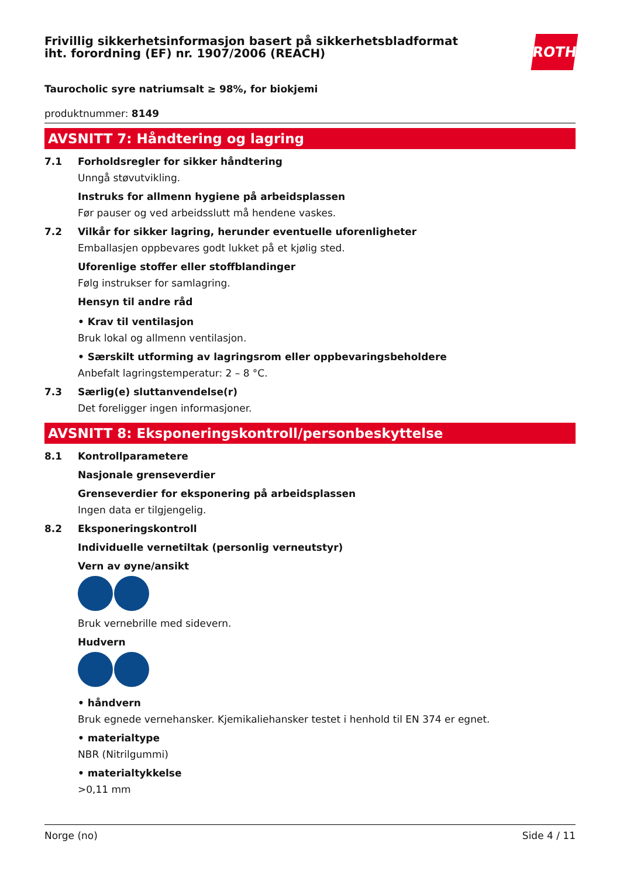Frivillig sikkerhetsinformasjon basert på sikkerhetsbladformat
iht. forordning (EF) nr. 1907/2006 (REACH)
ROTH
Taurocholic syre natriumsalt ≥ 98%, for biokjemi
produktnummer: 8149
AVSNITT 7: Håndtering og lagring
7.1 Forholdsregler for sikker håndtering
Unngå støvutvikling.
Instruks for allmenn hygiene på arbeidsplassen
Før pauser og ved arbeidsslutt må hendene vaskes.
7.2 Vilkår for sikker lagring, herunder eventuelle uforenligheter
Emballasjen oppbevares godt lukket på et kjølig sted.
Uforenlige stoffer eller stoffblandinger
Følg instrukser for samlagring.
Hensyn til andre råd
• Krav til ventilasjon
Bruk lokal og allmenn ventilasjon.
• Særskilt utforming av lagringsrom eller oppbevaringsbeholdere
Anbefalt lagringstemperatur: 2 – 8 °C.
7.3 Særlig(e) sluttanvendelse(r)
Det foreligger ingen informasjoner.
AVSNITT 8: Eksponeringskontroll/personbeskyttelse
8.1 Kontrollparametere
Nasjonale grenseverdier
Grenseverdier for eksponering på arbeidsplassen
Ingen data er tilgjengelig.
8.2 Eksponeringskontroll
Individuelle vernetiltak (personlig verneutstyr)
Vern av øyne/ansikt
Bruk vernebrille med sidevern.
Hudvern
• håndvern
Bruk egnede vernehansker. Kjemikaliehansker testet i henhold til EN 374 er egnet.
• materialtype
NBR (Nitrilgummi)
• materialtykkelse
>0,11 mm
Norge (no) Side 4 / 11